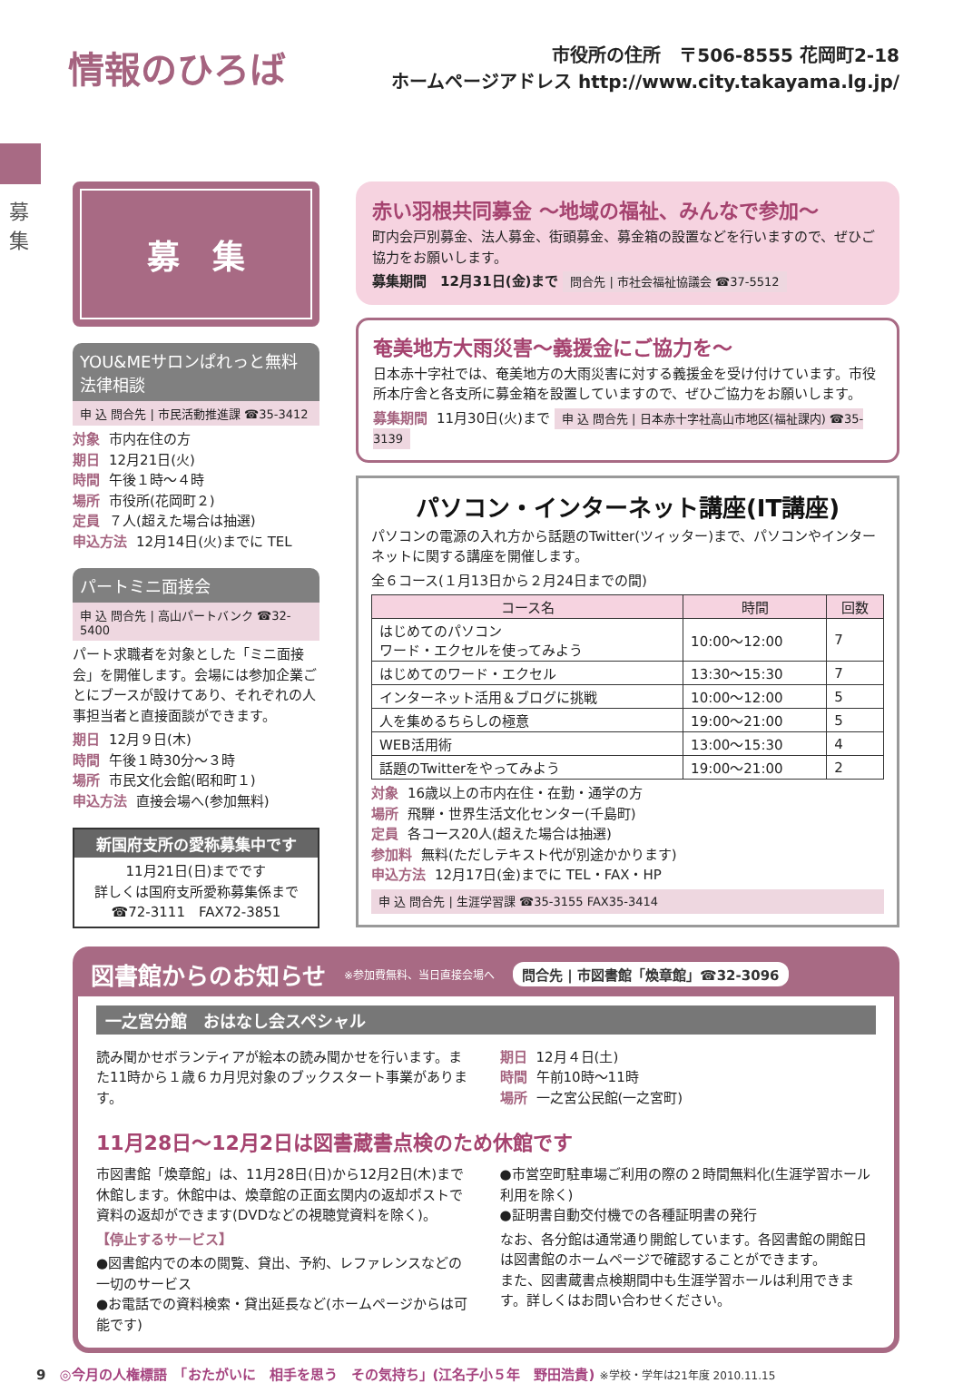情報のひろば
市役所の住所　〒506-8555 花岡町2-18
ホームページアドレス http://www.city.takayama.lg.jp/
募集
募　集
YOU&MEサロンぱれっと無料法律相談
申 込 問合先 | 市民活動推進課 ☎35-3412
対象 市内在住の方
期日 12月21日(火)
時間 午後１時～４時
場所 市役所(花岡町２)
定員 ７人(超えた場合は抽選)
申込方法 12月14日(火)までに TEL
パートミニ面接会
申 込 問合先 | 高山パートバンク ☎32-5400
パート求職者を対象とした「ミニ面接会」を開催します。会場には参加企業ごとにブースが設けてあり、それぞれの人事担当者と直接面談ができます。
期日 12月９日(木)
時間 午後１時30分～３時
場所 市民文化会館(昭和町１)
申込方法 直接会場へ(参加無料)
新国府支所の愛称募集中です
11月21日(日)までです
詳しくは国府支所愛称募集係まで
☎72-3111　FAX72-3851
赤い羽根共同募金 ～地域の福祉、みんなで参加～
町内会戸別募金、法人募金、街頭募金、募金箱の設置などを行いますので、ぜひご協力をお願いします。
募集期間　12月31日(金)まで 問合先 | 市社会福祉協議会 ☎37-5512
奄美地方大雨災害～義援金にご協力を～
日本赤十字社では、奄美地方の大雨災害に対する義援金を受け付けています。市役所本庁舎と各支所に募金箱を設置していますので、ぜひご協力をお願いします。
募集期間 11月30日(火)まで 申 込 問合先 | 日本赤十字社高山市地区(福祉課内) ☎35-3139
パソコン・インターネット講座(IT講座)
パソコンの電源の入れ方から話題のTwitter(ツィッター)まで、パソコンやインターネットに関する講座を開催します。
全６コース(１月13日から２月24日までの間)
| コース名 | 時間 | 回数 |
| --- | --- | --- |
| はじめてのパソコン ワード・エクセルを使ってみよう | 10:00～12:00 | 7 |
| はじめてのワード・エクセル | 13:30～15:30 | 7 |
| インターネット活用＆ブログに挑戦 | 10:00～12:00 | 5 |
| 人を集めるちらしの極意 | 19:00～21:00 | 5 |
| WEB活用術 | 13:00～15:30 | 4 |
| 話題のTwitterをやってみよう | 19:00～21:00 | 2 |
対象 16歳以上の市内在住・在勤・通学の方
場所 飛騨・世界生活文化センター(千島町)
定員 各コース20人(超えた場合は抽選)
参加料 無料(ただしテキスト代が別途かかります)
申込方法 12月17日(金)までに TEL・FAX・HP
申 込 問合先 | 生涯学習課 ☎35-3155 FAX35-3414
図書館からのお知らせ ※参加費無料、当日直接会場へ 問合先 | 市図書館「煥章館」☎32-3096
一之宮分館　おはなし会スペシャル
読み聞かせボランティアが絵本の読み聞かせを行います。また11時から１歳６カ月児対象のブックスタート事業があります。
期日 12月４日(土)
時間 午前10時～11時
場所 一之宮公民館(一之宮町)
11月28日～12月2日は図書蔵書点検のため休館です
市図書館「煥章館」は、11月28日(日)から12月2日(木)まで休館します。休館中は、煥章館の正面玄関内の返却ポストで資料の返却ができます(DVDなどの視聴覚資料を除く)。
【停止するサービス】
●図書館内での本の閲覧、貸出、予約、レファレンスなどの一切のサービス
●お電話での資料検索・貸出延長など(ホームページからは可能です)
●市営空町駐車場ご利用の際の２時間無料化(生涯学習ホール利用を除く)
●証明書自動交付機での各種証明書の発行
なお、各分館は通常通り開館しています。各図書館の開館日は図書館のホームページで確認することができます。
また、図書蔵書点検期間中も生涯学習ホールは利用できます。詳しくはお問い合わせください。
9　◎今月の人権標語　「おたがいに　相手を思う　その気持ち」(江名子小５年　野田浩貴) ※学校・学年は21年度 2010.11.15